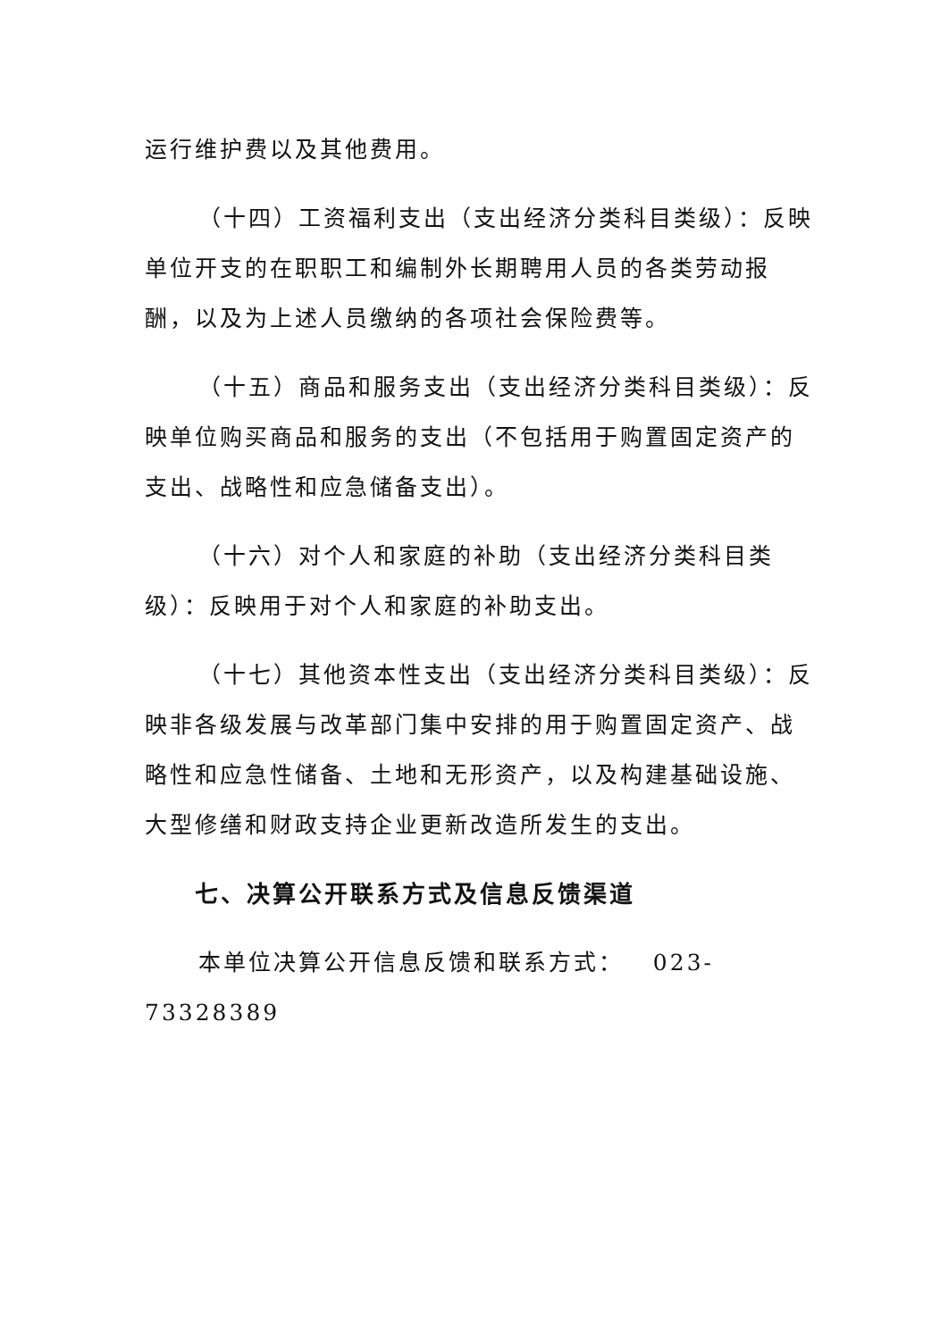运行维护费以及其他费用。
（十四）工资福利支出（支出经济分类科目类级）：反映单位开支的在职职工和编制外长期聘用人员的各类劳动报酬，以及为上述人员缴纳的各项社会保险费等。
（十五）商品和服务支出（支出经济分类科目类级）：反映单位购买商品和服务的支出（不包括用于购置固定资产的支出、战略性和应急储备支出）。
（十六）对个人和家庭的补助（支出经济分类科目类级）：反映用于对个人和家庭的补助支出。
（十七）其他资本性支出（支出经济分类科目类级）：反映非各级发展与改革部门集中安排的用于购置固定资产、战略性和应急性储备、土地和无形资产，以及构建基础设施、大型修缮和财政支持企业更新改造所发生的支出。
七、决算公开联系方式及信息反馈渠道
本单位决算公开信息反馈和联系方式： 023-73328389